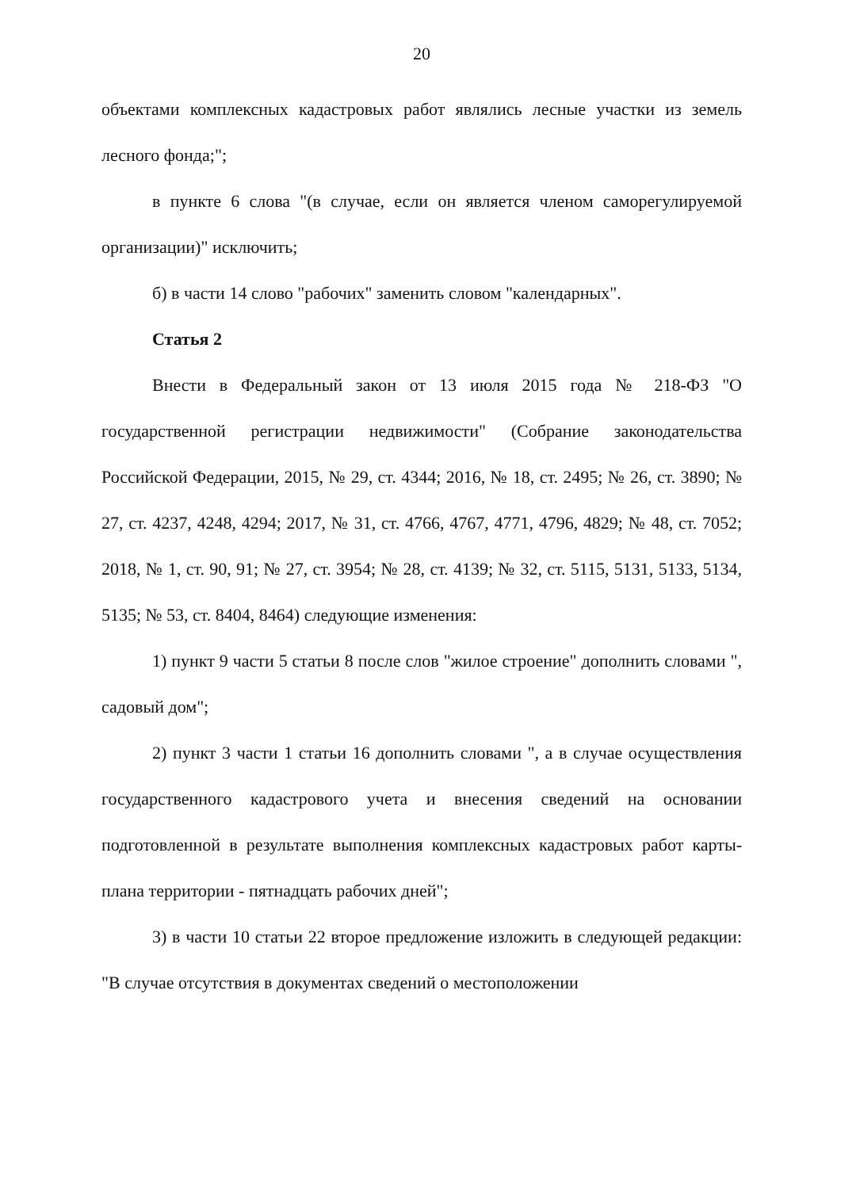20
объектами комплексных кадастровых работ являлись лесные участки из земель лесного фонда;";
в пункте 6 слова "(в случае, если он является членом саморегулируемой организации)" исключить;
б) в части 14 слово "рабочих" заменить словом "календарных".
Статья 2
Внести в Федеральный закон от 13 июля 2015 года № 218-ФЗ "О государственной регистрации недвижимости" (Собрание законодательства Российской Федерации, 2015, № 29, ст. 4344; 2016, № 18, ст. 2495; № 26, ст. 3890; № 27, ст. 4237, 4248, 4294; 2017, № 31, ст. 4766, 4767, 4771, 4796, 4829; № 48, ст. 7052; 2018, № 1, ст. 90, 91; № 27, ст. 3954; № 28, ст. 4139; № 32, ст. 5115, 5131, 5133, 5134, 5135; № 53, ст. 8404, 8464) следующие изменения:
1) пункт 9 части 5 статьи 8 после слов "жилое строение" дополнить словами ", садовый дом";
2) пункт 3 части 1 статьи 16 дополнить словами ", а в случае осуществления государственного кадастрового учета и внесения сведений на основании подготовленной в результате выполнения комплексных кадастровых работ карты-плана территории - пятнадцать рабочих дней";
3) в части 10 статьи 22 второе предложение изложить в следующей редакции: "В случае отсутствия в документах сведений о местоположении